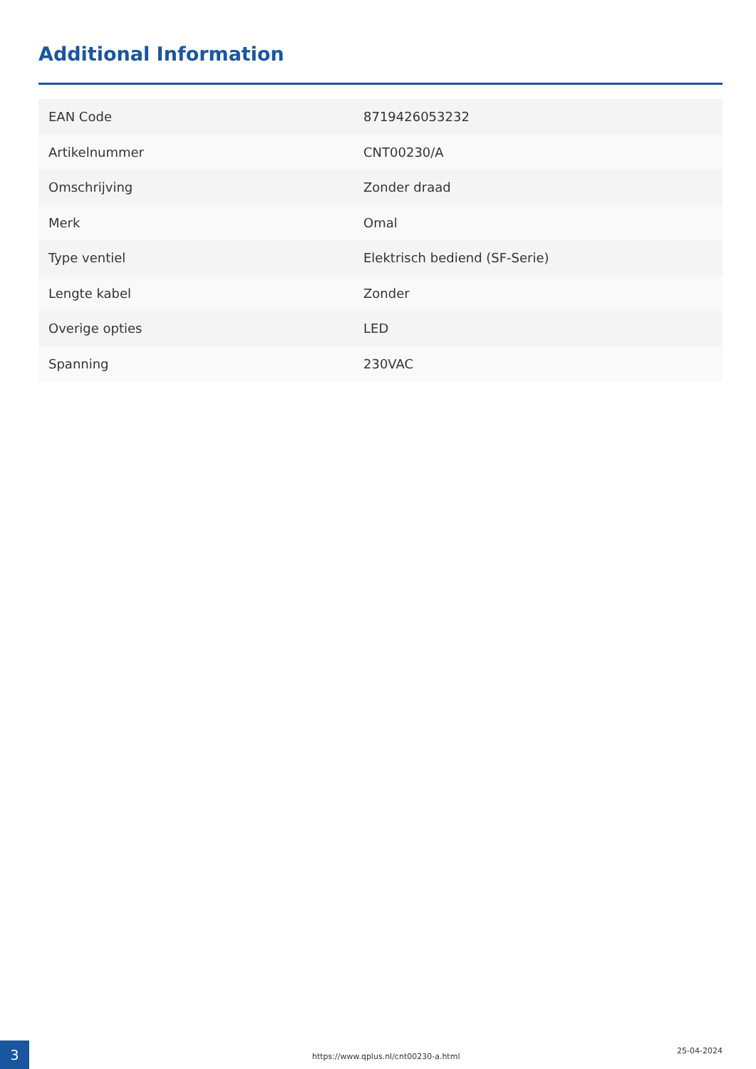Additional Information
| EAN Code | 8719426053232 |
| Artikelnummer | CNT00230/A |
| Omschrijving | Zonder draad |
| Merk | Omal |
| Type ventiel | Elektrisch bediend (SF-Serie) |
| Lengte kabel | Zonder |
| Overige opties | LED |
| Spanning | 230VAC |
3
https://www.qplus.nl/cnt00230-a.html
25-04-2024